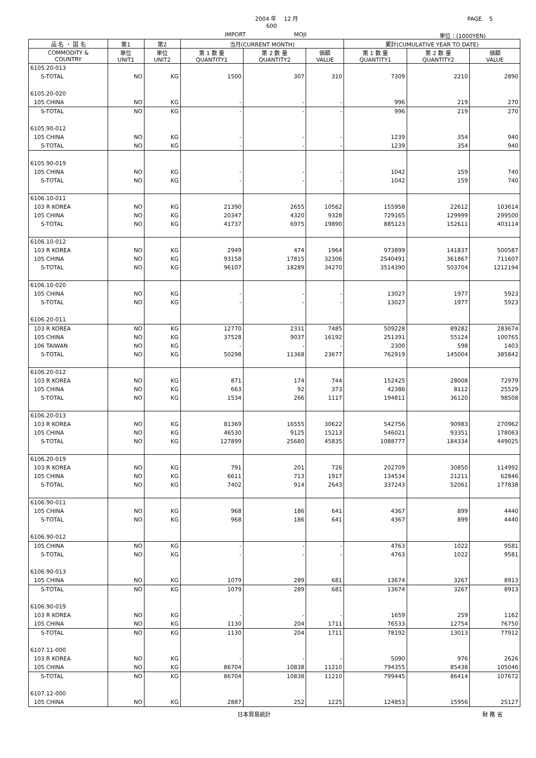2004 年　 12 月 PAGE　 5
600
IMPORT MOJI 単位：(1000YEN)
| 品 名 ・ 国 名 | 第1 | 第2 | 当月(CURRENT MONTH) | | | 累計(CUMULATIVE YEAR TO DATE) | | |
| --- | --- | --- | --- | --- | --- | --- | --- | --- |
| COMMODITY & COUNTRY | 単位 UNIT1 | 単位 UNIT2 | 第 1 数 量 QUANTITY1 | 第 2 数 量 QUANTITY2 | 価額 VALUE | 第 1 数 量 QUANTITY1 | 第 2 数 量 QUANTITY2 | 価額 VALUE |
| 6105.20-013 | | | | | | | | |
| S-TOTAL | NO | KG | 1500 | 307 | 310 | 7309 | 2210 | 2890 |
| 6105.20-020 | | | | | | | | |
| 105 CHINA | NO | KG | - | - | - | 996 | 219 | 270 |
| S-TOTAL | NO | KG | - | - | - | 996 | 219 | 270 |
| 6105.90-012 | | | | | | | | |
| 105 CHINA | NO | KG | - | - | - | 1239 | 354 | 940 |
| S-TOTAL | NO | KG | - | - | - | 1239 | 354 | 940 |
| 6105.90-019 | | | | | | | | |
| 105 CHINA | NO | KG | - | - | - | 1042 | 159 | 740 |
| S-TOTAL | NO | KG | - | - | - | 1042 | 159 | 740 |
| 6106.10-011 | | | | | | | | |
| 103 R KOREA | NO | KG | 21390 | 2655 | 10562 | 155958 | 22612 | 103614 |
| 105 CHINA | NO | KG | 20347 | 4320 | 9328 | 729165 | 129999 | 299500 |
| S-TOTAL | NO | KG | 41737 | 6975 | 19890 | 885123 | 152611 | 403114 |
| 6106.10-012 | | | | | | | | |
| 103 R KOREA | NO | KG | 2949 | 474 | 1964 | 973899 | 141837 | 500587 |
| 105 CHINA | NO | KG | 93158 | 17815 | 32306 | 2540491 | 361867 | 711607 |
| S-TOTAL | NO | KG | 96107 | 18289 | 34270 | 3514390 | 503704 | 1212194 |
| 6106.10-020 | | | | | | | | |
| 105 CHINA | NO | KG | - | - | - | 13027 | 1977 | 5923 |
| S-TOTAL | NO | KG | - | - | - | 13027 | 1977 | 5923 |
| 6106.20-011 | | | | | | | | |
| 103 R KOREA | NO | KG | 12770 | 2331 | 7485 | 509228 | 89282 | 283674 |
| 105 CHINA | NO | KG | 37528 | 9037 | 16192 | 251391 | 55124 | 100765 |
| 106 TAIWAN | NO | KG | - | - | - | 2300 | 598 | 1403 |
| S-TOTAL | NO | KG | 50298 | 11368 | 23677 | 762919 | 145004 | 385842 |
| 6106.20-012 | | | | | | | | |
| 103 R KOREA | NO | KG | 871 | 174 | 744 | 152425 | 28008 | 72979 |
| 105 CHINA | NO | KG | 663 | 92 | 373 | 42386 | 8112 | 25529 |
| S-TOTAL | NO | KG | 1534 | 266 | 1117 | 194811 | 36120 | 98508 |
| 6106.20-013 | | | | | | | | |
| 103 R KOREA | NO | KG | 81369 | 16555 | 30622 | 542756 | 90983 | 270962 |
| 105 CHINA | NO | KG | 46530 | 9125 | 15213 | 546021 | 93351 | 178063 |
| S-TOTAL | NO | KG | 127899 | 25680 | 45835 | 1088777 | 184334 | 449025 |
| 6106.20-019 | | | | | | | | |
| 103 R KOREA | NO | KG | 791 | 201 | 726 | 202709 | 30850 | 114992 |
| 105 CHINA | NO | KG | 6611 | 713 | 1917 | 134534 | 21211 | 62846 |
| S-TOTAL | NO | KG | 7402 | 914 | 2643 | 337243 | 52061 | 177838 |
| 6106.90-011 | | | | | | | | |
| 105 CHINA | NO | KG | 968 | 186 | 641 | 4367 | 899 | 4440 |
| S-TOTAL | NO | KG | 968 | 186 | 641 | 4367 | 899 | 4440 |
| 6106.90-012 | | | | | | | | |
| 105 CHINA | NO | KG | - | - | - | 4763 | 1022 | 9581 |
| S-TOTAL | NO | KG | - | - | - | 4763 | 1022 | 9581 |
| 6106.90-013 | | | | | | | | |
| 105 CHINA | NO | KG | 1079 | 289 | 681 | 13674 | 3267 | 8913 |
| S-TOTAL | NO | KG | 1079 | 289 | 681 | 13674 | 3267 | 8913 |
| 6106.90-019 | | | | | | | | |
| 103 R KOREA | NO | KG | - | - | - | 1659 | 259 | 1162 |
| 105 CHINA | NO | KG | 1130 | 204 | 1711 | 76533 | 12754 | 76750 |
| S-TOTAL | NO | KG | 1130 | 204 | 1711 | 78192 | 13013 | 77912 |
| 6107.11-000 | | | | | | | | |
| 103 R KOREA | NO | KG | - | - | - | 5090 | 976 | 2626 |
| 105 CHINA | NO | KG | 86704 | 10838 | 11210 | 794355 | 85438 | 105046 |
| S-TOTAL | NO | KG | 86704 | 10838 | 11210 | 799445 | 86414 | 107672 |
| 6107.12-000 | | | | | | | | |
| 105 CHINA | NO | KG | 2887 | 252 | 1225 | 124853 | 15956 | 25127 |
日本貿易統計 財 務 省